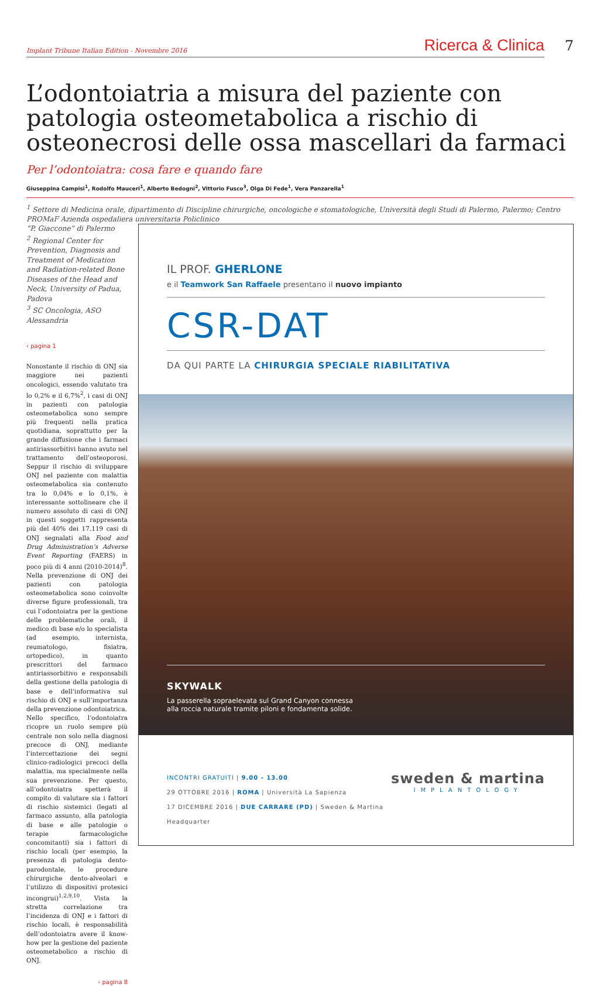Implant Tribune Italian Edition - Novembre 2016
Ricerca & Clinica
7
L’odontoiatria a misura del paziente con patologia osteometabolica a rischio di osteonecrosi delle ossa mascellari da farmaci
Per l’odontoiatra: cosa fare e quando fare
Giuseppina Campisi<sup>1</sup>, Rodolfo Mauceri<sup>1</sup>, Alberto Bedogni<sup>2</sup>, Vittorio Fusco<sup>3</sup>, Olga Di Fede<sup>1</sup>, Vera Panzarella<sup>1</sup>
<sup>1</sup> Settore di Medicina orale, dipartimento di Discipline chirurgiche, oncologiche e stomatologiche, Università degli Studi di Palermo, Palermo; Centro PROMaF Azienda ospedaliera universitaria Policlinico
“P. Giaccone” di Palermo
<sup>2</sup> Regional Center for Prevention, Diagnosis and Treatment of Medication and Radiation-related Bone Diseases of the Head and Neck, University of Padua, Padova
<sup>3</sup> SC Oncologia, ASO Alessandria
‹ pagina 1
Nonostante il rischio di ONJ sia maggiore nei pazienti oncologici, essendo valutato tra lo 0,2% e il 6,7%<sup>2</sup>, i casi di ONJ in pazienti con patologia osteometabolica sono sempre più frequenti nella pratica quotidiana, soprattutto per la grande diffusione che i farmaci antiriassorbitivi hanno avuto nel trattamento dell’osteoporosi. Seppur il rischio di sviluppare ONJ nel paziente con malattia osteometabolica sia contenuto tra lo 0,04% e lo 0,1%, è interessante sottolineare che il numero assoluto di casi di ONJ in questi soggetti rappresenta più del 40% dei 17.119 casi di ONJ segnalati alla Food and Drug Administration’s Adverse Event Reporting (FAERS) in poco più di 4 anni (2010-2014)<sup>8</sup>.
Nella prevenzione di ONJ dei pazienti con patologia osteometabolica sono coinvolte diverse figure professionali, tra cui l’odontoiatra per la gestione delle problematiche orali, il medico di base e/o lo specialista (ad esempio, internista, reumatologo, fisiatra, ortopedico), in quanto prescrittori del farmaco antiriassorbitivo e responsabili della gestione della patologia di base e dell’informativa sul rischio di ONJ e sull’importanza della prevenzione odontoiatrica.
Nello specifico, l’odontoiatra ricopre un ruolo sempre più centrale non solo nella diagnosi precoce di ONJ, mediante l’intercettazione dei segni clinico-radiologici precoci della malattia, ma specialmente nella sua prevenzione. Per questo, all’odontoiatra spetterà il compito di valutare sia i fattori di rischio sistemici (legati al farmaco assunto, alla patologia di base e alle patologie o terapie farmacologiche concomitanti) sia i fattori di rischio locali (per esempio, la presenza di patologia dento-parodontale, le procedure chirurgiche dento-alveolari e l’utilizzo di dispositivi protesici incongrui)<sup>1,2,9,10</sup>. Vista la stretta correlazione tra l’incidenza di ONJ e i fattori di rischio locali, è responsabilità dell’odontoiatra avere il know-how per la gestione del paziente osteometabolico a rischio di ONJ.
› pagina 8
IL PROF. GHERLONE
e il Teamwork San Raffaele presentano il nuovo impianto
CSR-DAT
DA QUI PARTE LA CHIRURGIA SPECIALE RIABILITATIVA
SKYWALK
La passerella sopraelevata sul Grand Canyon connessa
alla roccia naturale tramite piloni e fondamenta solide.
INCONTRI GRATUITI | 9.00 - 13.00
29 OTTOBRE 2016 | ROMA | Università La Sapienza
17 DICEMBRE 2016 | DUE CARRARE (PD) | Sweden & Martina Headquarter
sweden & martina
IMPLANTOLOGY